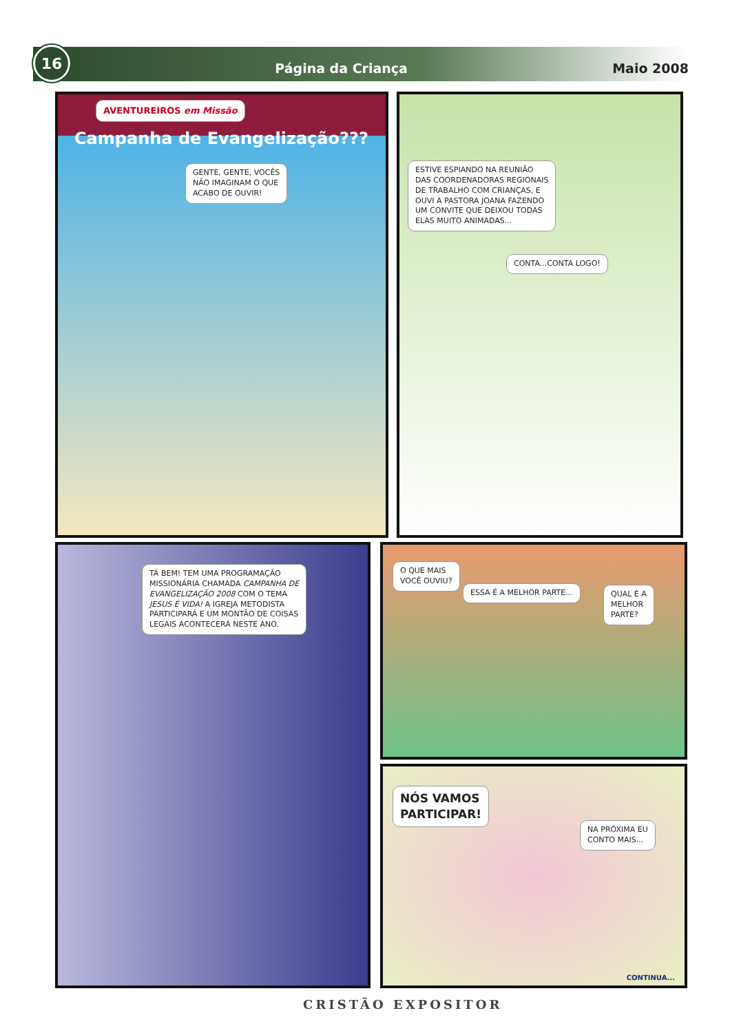16
Página da Criança Maio 2008
AVENTUREIROS em Missão
Campanha de Evangelização???
GENTE, GENTE, VOCÊS
NÃO IMAGINAM O QUE
ACABO DE OUVIR!
ESTIVE ESPIANDO NA REUNIÃO
DAS COORDENADORAS REGIONAIS
DE TRABALHO COM CRIANÇAS, E
OUVI A PASTORA JOANA FAZENDO
UM CONVITE QUE DEIXOU TODAS
ELAS MUITO ANIMADAS...
CONTA...CONTA LOGO!
TÁ BEM! TEM UMA PROGRAMAÇÃO
MISSIONÁRIA CHAMADA CAMPANHA DE
EVANGELIZAÇÃO 2008 COM O TEMA
JESUS É VIDA! A IGREJA METODISTA
PARTICIPARÁ E UM MONTÃO DE COISAS
LEGAIS ACONTECERÁ NESTE ANO.
O QUE MAIS
VOCÊ OUVIU?
ESSA É A MELHOR PARTE...
QUAL É A
MELHOR
PARTE?
NÓS VAMOS
PARTICIPAR!
NA PRÓXIMA EU
CONTO MAIS...
CONTINUA...
CRISTÃO EXPOSITOR